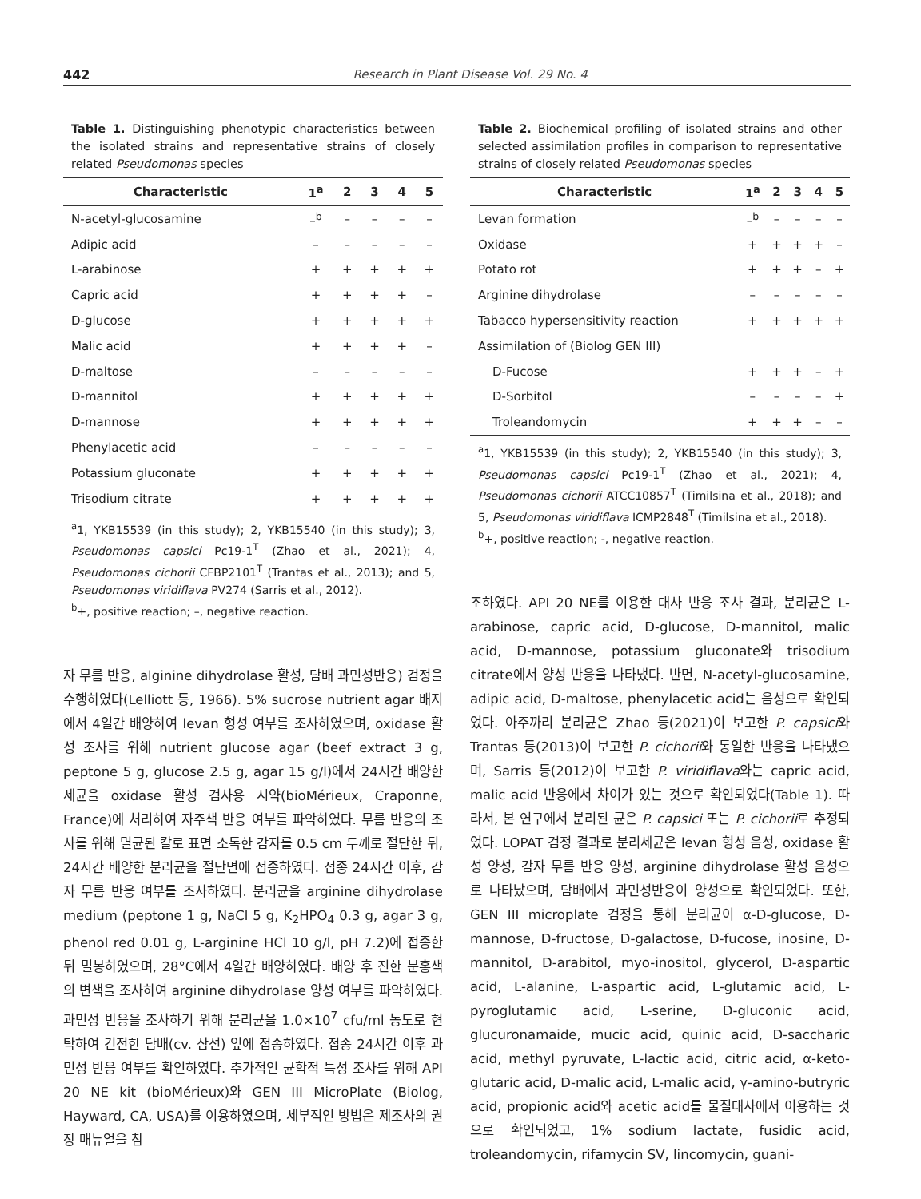442
Research in Plant Disease Vol. 29 No. 4
Table 1. Distinguishing phenotypic characteristics between the isolated strains and representative strains of closely related Pseudomonas species
| Characteristic | 1<sup>a</sup> | 2 | 3 | 4 | 5 |
| --- | --- | --- | --- | --- | --- |
| N-acetyl-glucosamine | –<sup>b</sup> | – | – | – | – |
| Adipic acid | – | – | – | – | – |
| L-arabinose | + | + | + | + | + |
| Capric acid | + | + | + | + | – |
| D-glucose | + | + | + | + | + |
| Malic acid | + | + | + | + | – |
| D-maltose | – | – | – | – | – |
| D-mannitol | + | + | + | + | + |
| D-mannose | + | + | + | + | + |
| Phenylacetic acid | – | – | – | – | – |
| Potassium gluconate | + | + | + | + | + |
| Trisodium citrate | + | + | + | + | + |
<sup>a</sup> 1, YKB15539 (in this study); 2, YKB15540 (in this study); 3, Pseudomonas capsici Pc19-1<sup>T</sup> (Zhao et al., 2021); 4, Pseudomonas cichorii CFBP2101<sup>T</sup> (Trantas et al., 2013); and 5, Pseudomonas viridiflava PV274 (Sarris et al., 2012).
<sup>b</sup>+, positive reaction; –, negative reaction.
자 무름 반응, alginine dihydrolase 활성, 담배 과민성반응) 검정을 수행하였다(Lelliott 등, 1966). 5% sucrose nutrient agar 배지에서 4일간 배양하여 levan 형성 여부를 조사하였으며, oxidase 활성 조사를 위해 nutrient glucose agar (beef extract 3 g, peptone 5 g, glucose 2.5 g, agar 15 g/l)에서 24시간 배양한 세균을 oxidase 활성 검사용 시약(bioMérieux, Craponne, France)에 처리하여 자주색 반응 여부를 파악하였다. 무름 반응의 조사를 위해 멸균된 칼로 표면 소독한 감자를 0.5 cm 두께로 절단한 뒤, 24시간 배양한 분리균을 절단면에 접종하였다. 접종 24시간 이후, 감자 무름 반응 여부를 조사하였다. 분리균을 arginine dihydrolase medium (peptone 1 g, NaCl 5 g, K<sub>2</sub>HPO<sub>4</sub> 0.3 g, agar 3 g, phenol red 0.01 g, L-arginine HCl 10 g/l, pH 7.2)에 접종한 뒤 밀봉하였으며, 28°C에서 4일간 배양하였다. 배양 후 진한 분홍색의 변색을 조사하여 arginine dihydrolase 양성 여부를 파악하였다. 과민성 반응을 조사하기 위해 분리균을 1.0×10<sup>7</sup> cfu/ml 농도로 현탁하여 건전한 담배(cv. 삼선) 잎에 접종하였다. 접종 24시간 이후 과민성 반응 여부를 확인하였다. 추가적인 균학적 특성 조사를 위해 API 20 NE kit (bioMérieux)와 GEN III MicroPlate (Biolog, Hayward, CA, USA)를 이용하였으며, 세부적인 방법은 제조사의 권장 매뉴얼을 참
Table 2. Biochemical profiling of isolated strains and other selected assimilation profiles in comparison to representative strains of closely related Pseudomonas species
| Characteristic | 1<sup>a</sup> | 2 | 3 | 4 | 5 |
| --- | --- | --- | --- | --- | --- |
| Levan formation | –<sup>b</sup> | – | – | – | – |
| Oxidase | + | + | + | + | – |
| Potato rot | + | + | + | – | + |
| Arginine dihydrolase | – | – | – | – | – |
| Tabacco hypersensitivity reaction | + | + | + | + | + |
| Assimilation of (Biolog GEN III) | | | | | |
| D-Fucose | + | + | + | – | + |
| D-Sorbitol | – | – | – | – | + |
| Troleandomycin | + | + | + | – | – |
<sup>a</sup> 1, YKB15539 (in this study); 2, YKB15540 (in this study); 3, Pseudomonas capsici Pc19-1<sup>T</sup> (Zhao et al., 2021); 4, Pseudomonas cichorii ATCC10857<sup>T</sup> (Timilsina et al., 2018); and 5, Pseudomonas viridiflava ICMP2848<sup>T</sup> (Timilsina et al., 2018).
<sup>b</sup>+, positive reaction; -, negative reaction.
조하였다. API 20 NE를 이용한 대사 반응 조사 결과, 분리균은 L-arabinose, capric acid, D-glucose, D-mannitol, malic acid, D-mannose, potassium gluconate와 trisodium citrate에서 양성 반응을 나타냈다. 반면, N-acetyl-glucosamine, adipic acid, D-maltose, phenylacetic acid는 음성으로 확인되었다. 아주까리 분리균은 Zhao 등(2021)이 보고한 P. capsici와 Trantas 등(2013)이 보고한 P. cichorii와 동일한 반응을 나타냈으며, Sarris 등(2012)이 보고한 P. viridiflava와는 capric acid, malic acid 반응에서 차이가 있는 것으로 확인되었다(Table 1). 따라서, 본 연구에서 분리된 균은 P. capsici 또는 P. cichorii로 추정되었다. LOPAT 검정 결과로 분리세균은 levan 형성 음성, oxidase 활성 양성, 감자 무름 반응 양성, arginine dihydrolase 활성 음성으로 나타났으며, 담배에서 과민성반응이 양성으로 확인되었다. 또한, GEN III microplate 검정을 통해 분리균이 α-D-glucose, D-mannose, D-fructose, D-galactose, D-fucose, inosine, D-mannitol, D-arabitol, myo-inositol, glycerol, D-aspartic acid, L-alanine, L-aspartic acid, L-glutamic acid, L-pyroglutamic acid, L-serine, D-gluconic acid, glucuronamaide, mucic acid, quinic acid, D-saccharic acid, methyl pyruvate, L-lactic acid, citric acid, α-keto-glutaric acid, D-malic acid, L-malic acid, γ-amino-butryric acid, propionic acid와 acetic acid를 물질대사에서 이용하는 것으로 확인되었고, 1% sodium lactate, fusidic acid, troleandomycin, rifamycin SV, lincomycin, guani-